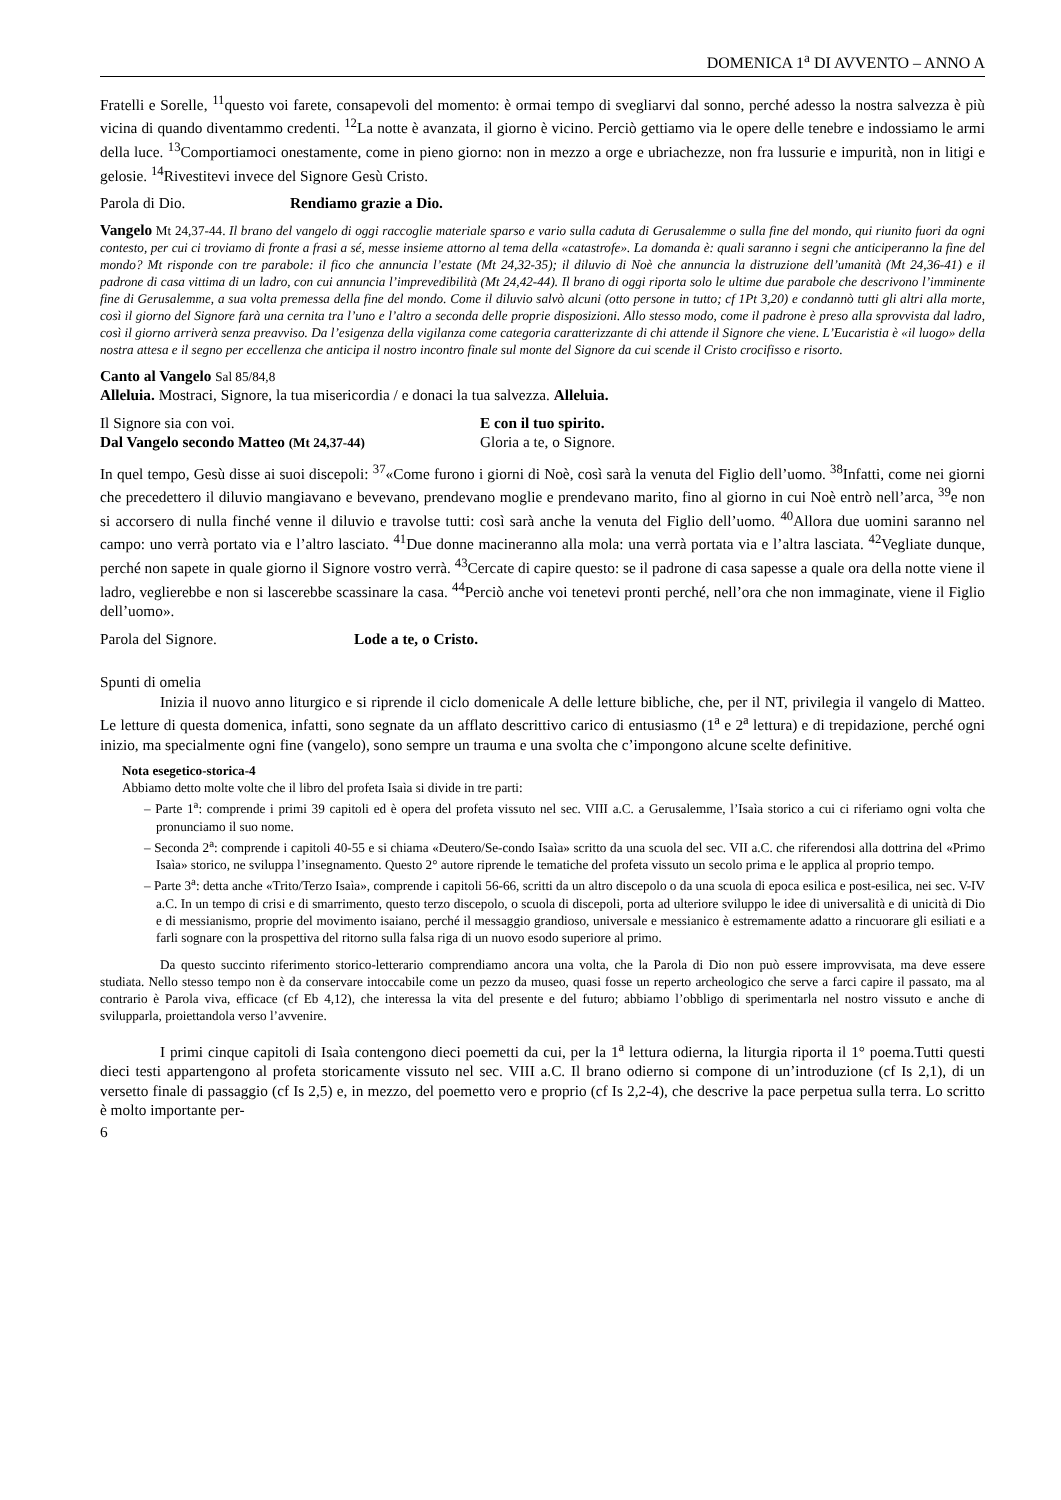DOMENICA 1<sup>a</sup> DI AVVENTO – ANNO A
Fratelli e Sorelle, <sup>11</sup>questo voi farete, consapevoli del momento: è ormai tempo di svegliarvi dal sonno, perché adesso la nostra salvezza è più vicina di quando diventammo credenti. <sup>12</sup>La notte è avanzata, il giorno è vicino. Perciò gettiamo via le opere delle tenebre e indossiamo le armi della luce. <sup>13</sup>Comportiamoci onestamente, come in pieno giorno: non in mezzo a orge e ubriachezze, non fra lussurie e impurità, non in litigi e gelosie. <sup>14</sup>Rivestitevi invece del Signore Gesù Cristo.
Parola di Dio. Rendiamo grazie a Dio.
Vangelo Mt 24,37-44. Il brano del vangelo di oggi raccoglie materiale sparso e vario sulla caduta di Gerusalemme o sulla fine del mondo, qui riunito fuori da ogni contesto, per cui ci troviamo di fronte a frasi a sé, messe insieme attorno al tema della «catastrofe». La domanda è: quali saranno i segni che anticiperanno la fine del mondo? Mt risponde con tre parabole: il fico che annuncia l’estate (Mt 24,32-35); il diluvio di Noè che annuncia la distruzione dell’umanità (Mt 24,36-41) e il padrone di casa vittima di un ladro, con cui annuncia l’imprevedibilità (Mt 24,42-44). Il brano di oggi riporta solo le ultime due parabole che descrivono l’imminente fine di Gerusalemme, a sua volta premessa della fine del mondo. Come il diluvio salvò alcuni (otto persone in tutto; cf 1Pt 3,20) e condannò tutti gli altri alla morte, così il giorno del Signore farà una cernita tra l’uno e l’altro a seconda delle proprie disposizioni. Allo stesso modo, come il padrone è preso alla sprovvista dal ladro, così il giorno arriverà senza preavviso. Da l’esigenza della vigilanza come categoria caratterizzante di chi attende il Signore che viene. L’Eucaristia è «il luogo» della nostra attesa e il segno per eccellenza che anticipa il nostro incontro finale sul monte del Signore da cui scende il Cristo crocifisso e risorto.
Canto al Vangelo Sal 85/84,8
Alleluia. Mostraci, Signore, la tua misericordia / e donaci la tua salvezza. Alleluia.
Il Signore sia con voi. E con il tuo spirito.
Dal Vangelo secondo Matteo (Mt 24,37-44) Gloria a te, o Signore.
In quel tempo, Gesù disse ai suoi discepoli: <sup>37</sup>«Come furono i giorni di Noè, così sarà la venuta del Figlio dell’uomo. <sup>38</sup>Infatti, come nei giorni che precedettero il diluvio mangiavano e bevevano, prendevano moglie e prendevano marito, fino al giorno in cui Noè entrò nell’arca, <sup>39</sup>e non si accorsero di nulla finché venne il diluvio e travolse tutti: così sarà anche la venuta del Figlio dell’uomo. <sup>40</sup>Allora due uomini saranno nel campo: uno verrà portato via e l’altro lasciato. <sup>41</sup>Due donne macineranno alla mola: una verrà portata via e l’altra lasciata. <sup>42</sup>Vegliate dunque, perché non sapete in quale giorno il Signore vostro verrà. <sup>43</sup>Cercate di capire questo: se il padrone di casa sapesse a quale ora della notte viene il ladro, veglierebbe e non si lascerebbe scassinare la casa. <sup>44</sup>Perciò anche voi tenetevi pronti perché, nell’ora che non immaginate, viene il Figlio dell’uomo».
Parola del Signore. Lode a te, o Cristo.
Spunti di omelia
Inizia il nuovo anno liturgico e si riprende il ciclo domenicale A delle letture bibliche, che, per il NT, privilegia il vangelo di Matteo. Le letture di questa domenica, infatti, sono segnate da un afflato descrittivo carico di entusiasmo (1<sup>a</sup> e 2<sup>a</sup> lettura) e di trepidazione, perché ogni inizio, ma specialmente ogni fine (vangelo), sono sempre un trauma e una svolta che c’impongono alcune scelte definitive.
Nota esegetico-storica-4
Abbiamo detto molte volte che il libro del profeta Isaìa si divide in tre parti:
– Parte 1<sup>a</sup>: comprende i primi 39 capitoli ed è opera del profeta vissuto nel sec. VIII a.C. a Gerusalemme, l’Isaìa storico a cui ci riferiamo ogni volta che pronunciamo il suo nome.
– Seconda 2<sup>a</sup>: comprende i capitoli 40-55 e si chiama «Deutero/Se-condo Isaìa» scritto da una scuola del sec. VII a.C. che riferendosi alla dottrina del «Primo Isaìa» storico, ne sviluppa l’insegnamento. Questo 2° autore riprende le tematiche del profeta vissuto un secolo prima e le applica al proprio tempo.
– Parte 3<sup>a</sup>: detta anche «Trito/Terzo Isaìa», comprende i capitoli 56-66, scritti da un altro discepolo o da una scuola di epoca esilica e post-esilica, nei sec. V-IV a.C. In un tempo di crisi e di smarrimento, questo terzo discepolo, o scuola di discepoli, porta ad ulteriore sviluppo le idee di universalità e di unicità di Dio e di messianismo, proprie del movimento isaiano, perché il messaggio grandioso, universale e messianico è estremamente adatto a rincuorare gli esiliati e a farli sognare con la prospettiva del ritorno sulla falsa riga di un nuovo esodo superiore al primo.
Da questo succinto riferimento storico-letterario comprendiamo ancora una volta, che la Parola di Dio non può essere improvvisata, ma deve essere studiata. Nello stesso tempo non è da conservare intoccabile come un pezzo da museo, quasi fosse un reperto archeologico che serve a farci capire il passato, ma al contrario è Parola viva, efficace (cf Eb 4,12), che interessa la vita del presente e del futuro; abbiamo l’obbligo di sperimentarla nel nostro vissuto e anche di svilupparla, proiettandola verso l’avvenire.
I primi cinque capitoli di Isaìa contengono dieci poemetti da cui, per la 1<sup>a</sup> lettura odierna, la liturgia riporta il 1° poema.Tutti questi dieci testi appartengono al profeta storicamente vissuto nel sec. VIII a.C. Il brano odierno si compone di un’introduzione (cf Is 2,1), di un versetto finale di passaggio (cf Is 2,5) e, in mezzo, del poemetto vero e proprio (cf Is 2,2-4), che descrive la pace perpetua sulla terra. Lo scritto è molto importante per-
6